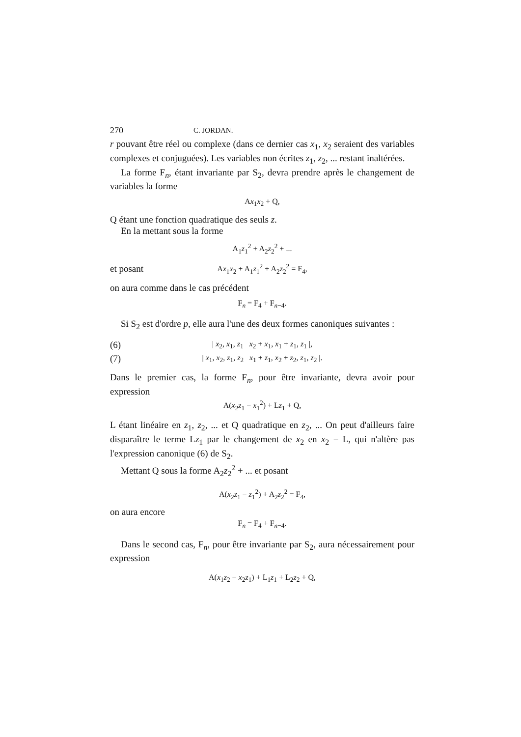270 C. JORDAN.
r pouvant être réel ou complexe (dans ce dernier cas x<sub>1</sub>, x<sub>2</sub> seraient des variables complexes et conjuguées). Les variables non écrites z<sub>1</sub>, z<sub>2</sub>, ... restant inaltérées.
La forme F<sub>n</sub>, étant invariante par S<sub>2</sub>, devra prendre après le changement de variables la forme
Ax<sub>1</sub>x<sub>2</sub> + Q,
Q étant une fonction quadratique des seuls z.
En la mettant sous la forme
A<sub>1</sub>z<sub>1</sub><sup>2</sup> + A<sub>2</sub>z<sub>2</sub><sup>2</sup> + ...
et posant Ax<sub>1</sub>x<sub>2</sub> + A<sub>1</sub>z<sub>1</sub><sup>2</sup> + A<sub>2</sub>z<sub>2</sub><sup>2</sup> = F<sub>4</sub>,
on aura comme dans le cas précédent
F<sub>n</sub> = F<sub>4</sub> + F<sub>n−4</sub>.
Si S<sub>2</sub> est d'ordre p, elle aura l'une des deux formes canoniques suivantes :
(6) | x<sub>2</sub>, x<sub>1</sub>, z<sub>1</sub> x<sub>2</sub> + x<sub>1</sub>, x<sub>1</sub> + z<sub>1</sub>, z<sub>1</sub> |,
(7) | x<sub>1</sub>, x<sub>2</sub>, z<sub>1</sub>, z<sub>2</sub> x<sub>1</sub> + z<sub>1</sub>, x<sub>2</sub> + z<sub>2</sub>, z<sub>1</sub>, z<sub>2</sub> |.
Dans le premier cas, la forme F<sub>n</sub>, pour être invariante, devra avoir pour expression
A(x<sub>2</sub>z<sub>1</sub> − x<sub>1</sub><sup>2</sup>) + Lz<sub>1</sub> + Q,
L étant linéaire en z<sub>1</sub>, z<sub>2</sub>, ... et Q quadratique en z<sub>2</sub>, ... On peut d'ailleurs faire disparaître le terme Lz<sub>1</sub> par le changement de x<sub>2</sub> en x<sub>2</sub> − L, qui n'altère pas l'expression canonique (6) de S<sub>2</sub>.
Mettant Q sous la forme A<sub>2</sub>z<sub>2</sub><sup>2</sup> + ... et posant
A(x<sub>2</sub>z<sub>1</sub> − z<sub>1</sub><sup>2</sup>) + A<sub>2</sub>z<sub>2</sub><sup>2</sup> = F<sub>4</sub>,
on aura encore
F<sub>n</sub> = F<sub>4</sub> + F<sub>n−4</sub>.
Dans le second cas, F<sub>n</sub>, pour être invariante par S<sub>2</sub>, aura nécessairement pour expression
A(x<sub>1</sub>z<sub>2</sub> − x<sub>2</sub>z<sub>1</sub>) + L<sub>1</sub>z<sub>1</sub> + L<sub>2</sub>z<sub>2</sub> + Q,